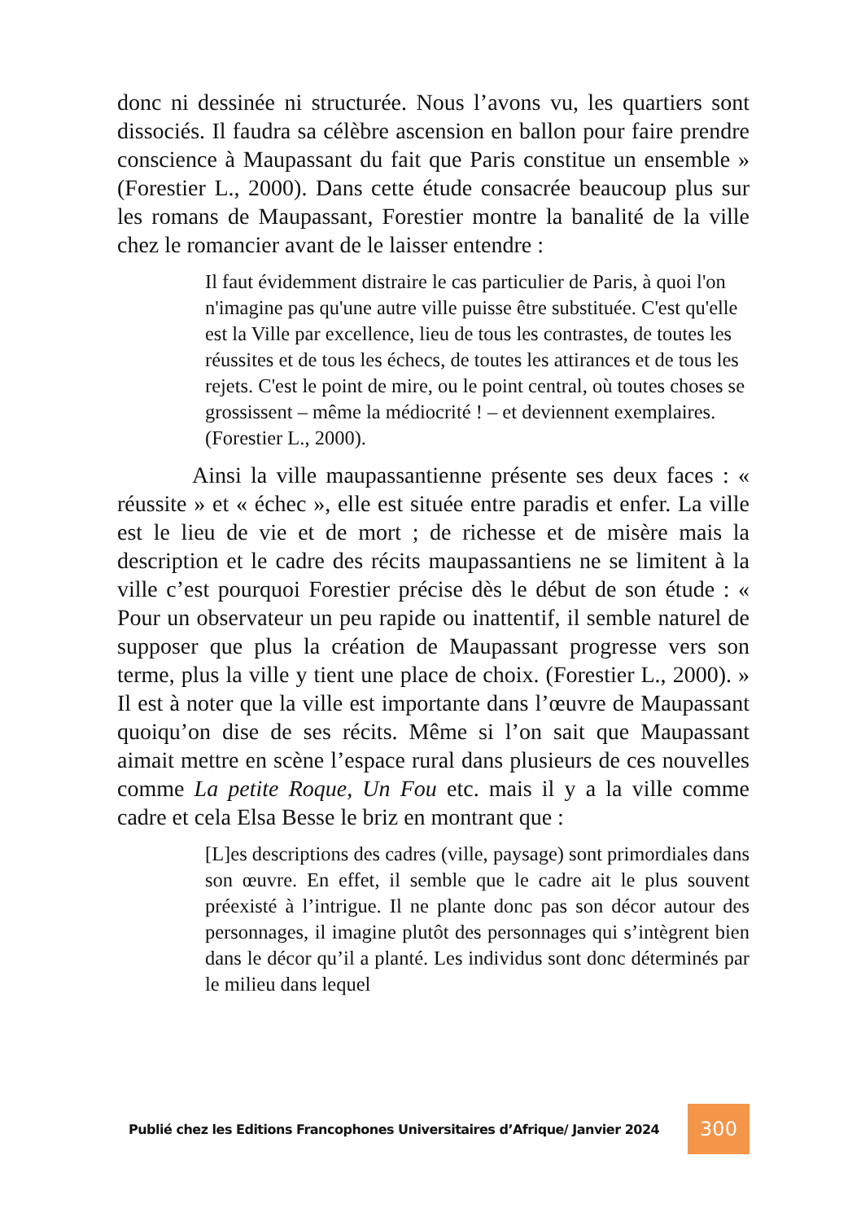donc ni dessinée ni structurée. Nous l’avons vu, les quartiers sont dissociés. Il faudra sa célèbre ascension en ballon pour faire prendre conscience à Maupassant du fait que Paris constitue un ensemble » (Forestier L., 2000). Dans cette étude consacrée beaucoup plus sur les romans de Maupassant, Forestier montre la banalité de la ville chez le romancier avant de le laisser entendre :
Il faut évidemment distraire le cas particulier de Paris, à quoi l'on n'imagine pas qu'une autre ville puisse être substituée. C'est qu'elle est la Ville par excellence, lieu de tous les contrastes, de toutes les réussites et de tous les échecs, de toutes les attirances et de tous les rejets. C'est le point de mire, ou le point central, où toutes choses se grossissent – même la médiocrité ! – et deviennent exemplaires. (Forestier L., 2000).
Ainsi la ville maupassantienne présente ses deux faces : « réussite » et « échec », elle est située entre paradis et enfer. La ville est le lieu de vie et de mort ; de richesse et de misère mais la description et le cadre des récits maupassantiens ne se limitent à la ville c’est pourquoi Forestier précise dès le début de son étude : « Pour un observateur un peu rapide ou inattentif, il semble naturel de supposer que plus la création de Maupassant progresse vers son terme, plus la ville y tient une place de choix. (Forestier L., 2000). » Il est à noter que la ville est importante dans l’œuvre de Maupassant quoiqu’on dise de ses récits. Même si l’on sait que Maupassant aimait mettre en scène l’espace rural dans plusieurs de ces nouvelles comme La petite Roque, Un Fou etc. mais il y a la ville comme cadre et cela Elsa Besse le briz en montrant que :
[L]es descriptions des cadres (ville, paysage) sont primordiales dans son œuvre. En effet, il semble que le cadre ait le plus souvent préexisté à l’intrigue. Il ne plante donc pas son décor autour des personnages, il imagine plutôt des personnages qui s’intègrent bien dans le décor qu’il a planté. Les individus sont donc déterminés par le milieu dans lequel
Publié chez les Editions Francophones Universitaires d’Afrique/ Janvier 2024 300